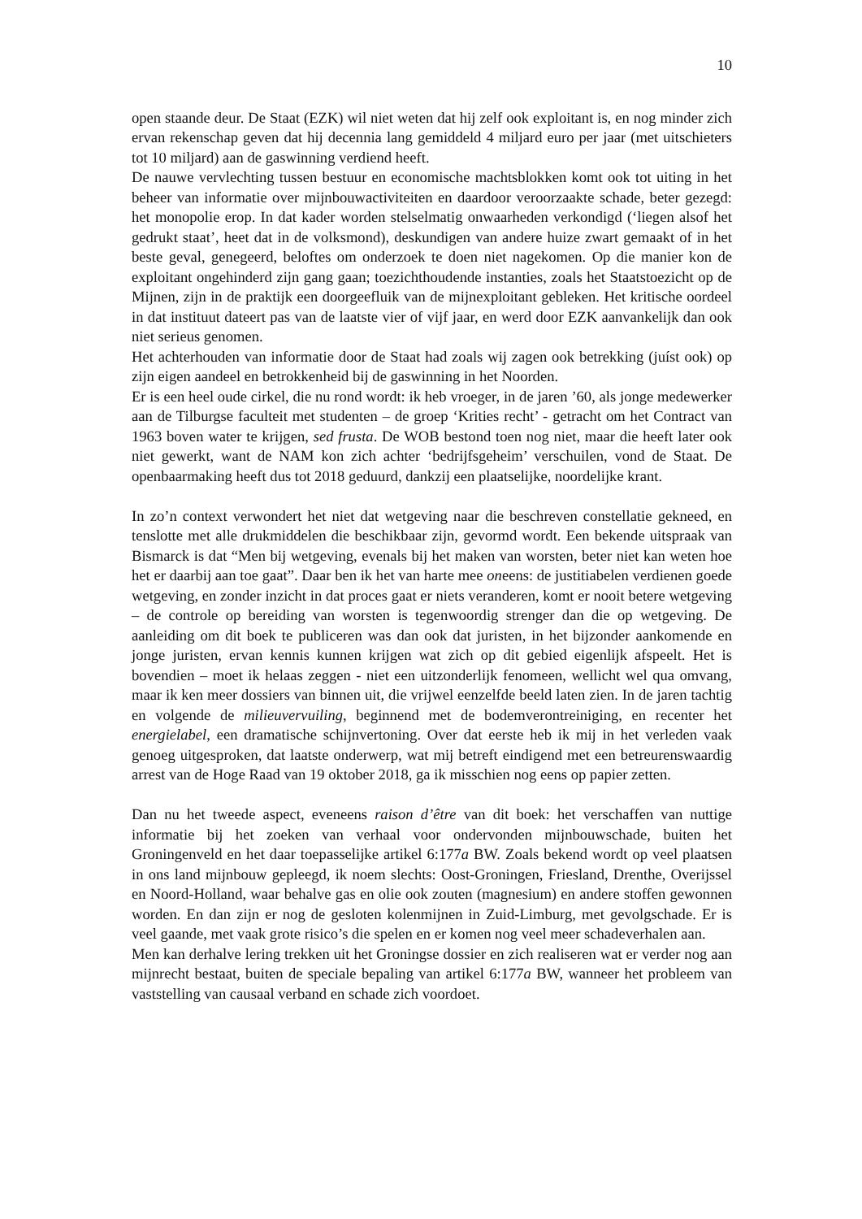10
open staande deur. De Staat (EZK) wil niet weten dat hij zelf ook exploitant is, en nog minder zich ervan rekenschap geven dat hij decennia lang gemiddeld 4 miljard euro per jaar (met uitschieters tot 10 miljard) aan de gaswinning verdiend heeft.
De nauwe vervlechting tussen bestuur en economische machtsblokken komt ook tot uiting in het beheer van informatie over mijnbouwactiviteiten en daardoor veroorzaakte schade, beter gezegd: het monopolie erop. In dat kader worden stelselmatig onwaarheden verkondigd (‘liegen alsof het gedrukt staat’, heet dat in de volksmond), deskundigen van andere huize zwart gemaakt of in het beste geval, genegeerd, beloftes om onderzoek te doen niet nagekomen. Op die manier kon de exploitant ongehinderd zijn gang gaan; toezichthoudende instanties, zoals het Staatstoezicht op de Mijnen, zijn in de praktijk een doorgeefluik van de mijnexploitant gebleken. Het kritische oordeel in dat instituut dateert pas van de laatste vier of vijf jaar, en werd door EZK aanvankelijk dan ook niet serieus genomen.
Het achterhouden van informatie door de Staat had zoals wij zagen ook betrekking (juíst ook) op zijn eigen aandeel en betrokkenheid bij de gaswinning in het Noorden.
Er is een heel oude cirkel, die nu rond wordt: ik heb vroeger, in de jaren ’60, als jonge medewerker aan de Tilburgse faculteit met studenten – de groep ‘Krities recht’ - getracht om het Contract van 1963 boven water te krijgen, sed frusta. De WOB bestond toen nog niet, maar die heeft later ook niet gewerkt, want de NAM kon zich achter ‘bedrijfsgeheim’ verschuilen, vond de Staat. De openbaarmaking heeft dus tot 2018 geduurd, dankzij een plaatselijke, noordelijke krant.
In zo’n context verwondert het niet dat wetgeving naar die beschreven constellatie gekneed, en tenslotte met alle drukmiddelen die beschikbaar zijn, gevormd wordt. Een bekende uitspraak van Bismarck is dat “Men bij wetgeving, evenals bij het maken van worsten, beter niet kan weten hoe het er daarbij aan toe gaat”. Daar ben ik het van harte mee oneens: de justitiabelen verdienen goede wetgeving, en zonder inzicht in dat proces gaat er niets veranderen, komt er nooit betere wetgeving – de controle op bereiding van worsten is tegenwoordig strenger dan die op wetgeving. De aanleiding om dit boek te publiceren was dan ook dat juristen, in het bijzonder aankomende en jonge juristen, ervan kennis kunnen krijgen wat zich op dit gebied eigenlijk afspeelt. Het is bovendien – moet ik helaas zeggen - niet een uitzonderlijk fenomeen, wellicht wel qua omvang, maar ik ken meer dossiers van binnen uit, die vrijwel eenzelfde beeld laten zien. In de jaren tachtig en volgende de milieuvervuiling, beginnend met de bodemverontreiniging, en recenter het energielabel, een dramatische schijnvertoning. Over dat eerste heb ik mij in het verleden vaak genoeg uitgesproken, dat laatste onderwerp, wat mij betreft eindigend met een betreurenswaardig arrest van de Hoge Raad van 19 oktober 2018, ga ik misschien nog eens op papier zetten.
Dan nu het tweede aspect, eveneens raison d’être van dit boek: het verschaffen van nuttige informatie bij het zoeken van verhaal voor ondervonden mijnbouwschade, buiten het Groningenveld en het daar toepasselijke artikel 6:177a BW. Zoals bekend wordt op veel plaatsen in ons land mijnbouw gepleegd, ik noem slechts: Oost-Groningen, Friesland, Drenthe, Overijssel en Noord-Holland, waar behalve gas en olie ook zouten (magnesium) en andere stoffen gewonnen worden. En dan zijn er nog de gesloten kolenmijnen in Zuid-Limburg, met gevolgschade. Er is veel gaande, met vaak grote risico’s die spelen en er komen nog veel meer schadeverhalen aan.
Men kan derhalve lering trekken uit het Groningse dossier en zich realiseren wat er verder nog aan mijnrecht bestaat, buiten de speciale bepaling van artikel 6:177a BW, wanneer het probleem van vaststelling van causaal verband en schade zich voordoet.